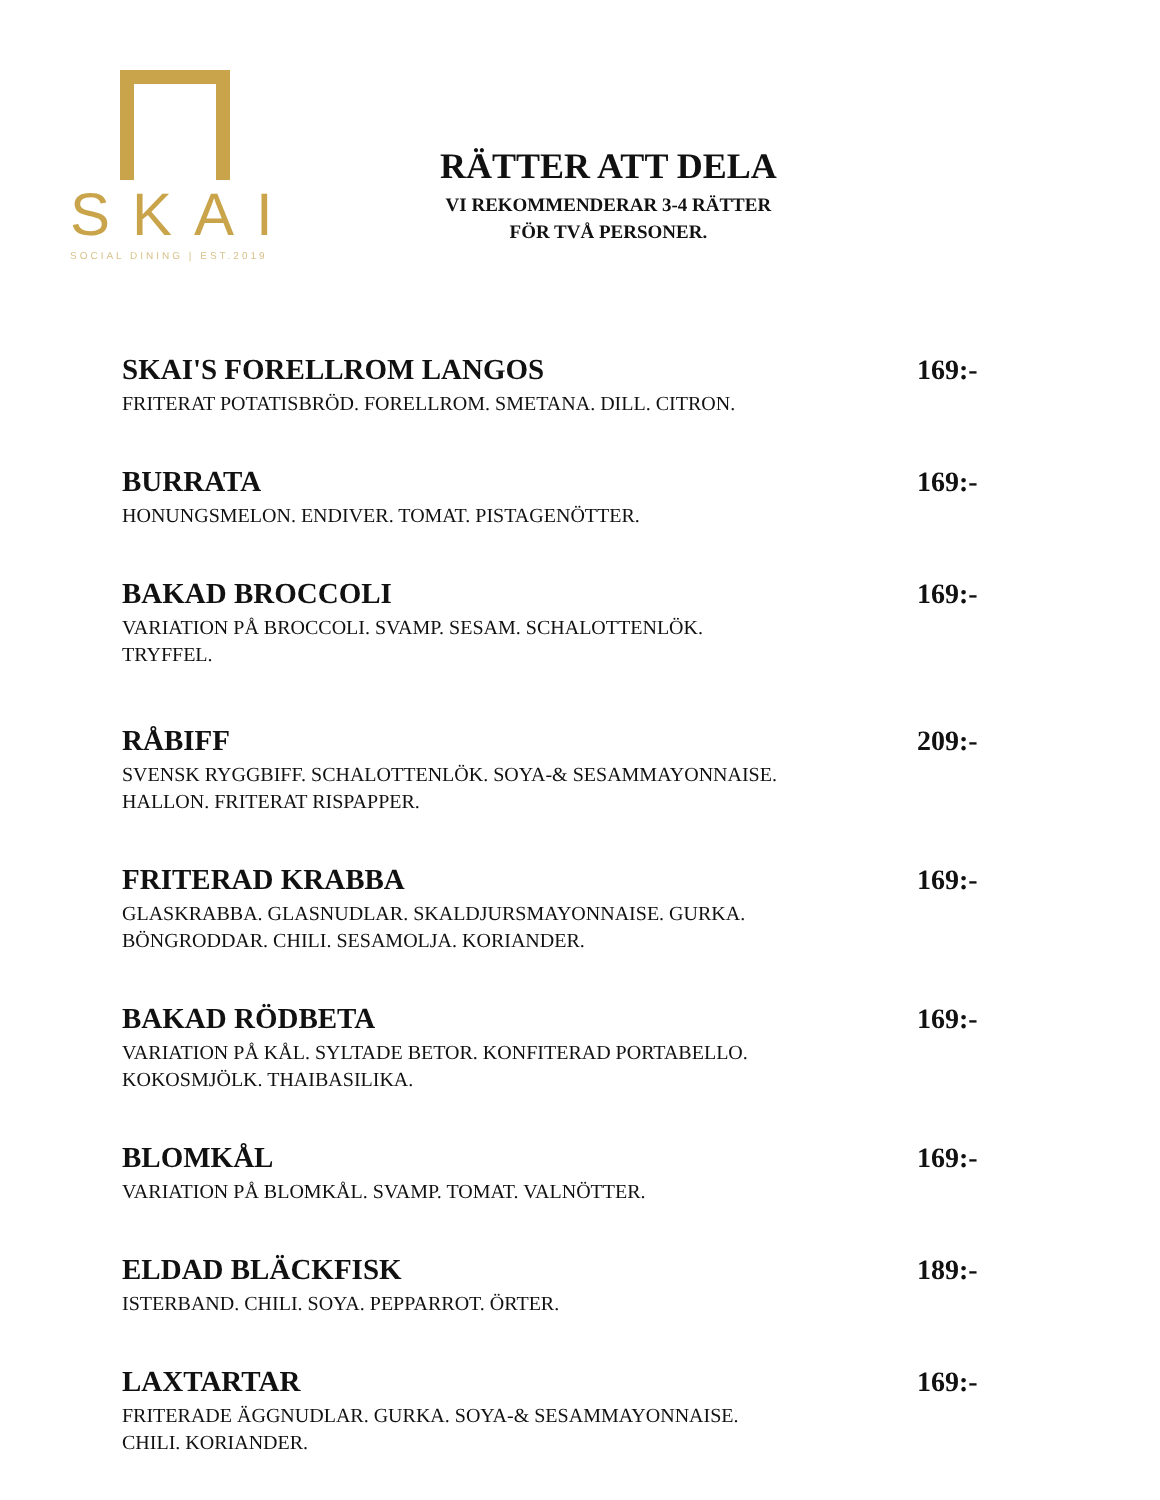SKAI
SOCIAL DINING | EST.2019
RÄTTER ATT DELA
VI REKOMMENDERAR 3-4 RÄTTER
FÖR TVÅ PERSONER.
SKAI'S FORELLROM LANGOS
FRITERAT POTATISBRÖD. FORELLROM. SMETANA. DILL. CITRON.
169:-
BURRATA
HONUNGSMELON. ENDIVER. TOMAT. PISTAGENÖTTER.
169:-
BAKAD BROCCOLI
VARIATION PÅ BROCCOLI. SVAMP. SESAM. SCHALOTTENLÖK.
TRYFFEL.
169:-
RÅBIFF
SVENSK RYGGBIFF. SCHALOTTENLÖK. SOYA-& SESAMMAYONNAISE.
HALLON. FRITERAT RISPAPPER.
209:-
FRITERAD KRABBA
GLASKRABBA. GLASNUDLAR. SKALDJURSMAYONNAISE. GURKA.
BÖNGRODDAR. CHILI. SESAMOLJA. KORIANDER.
169:-
BAKAD RÖDBETA
VARIATION PÅ KÅL. SYLTADE BETOR. KONFITERAD PORTABELLO.
KOKOSMJÖLK. THAIBASILIKA.
169:-
BLOMKÅL
VARIATION PÅ BLOMKÅL. SVAMP. TOMAT. VALNÖTTER.
169:-
ELDAD BLÄCKFISK
ISTERBAND. CHILI. SOYA. PEPPARROT. ÖRTER.
189:-
LAXTARTAR
FRITERADE ÄGGNUDLAR. GURKA. SOYA-& SESAMMAYONNAISE.
CHILI. KORIANDER.
169:-